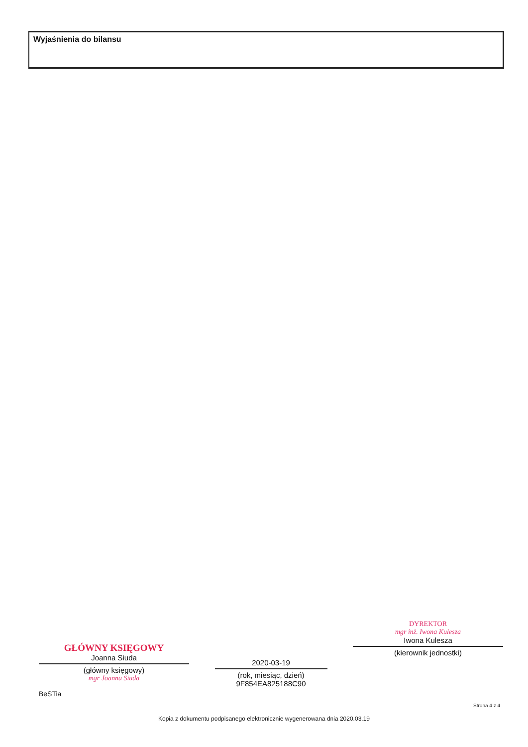Wyjaśnienia do bilansu
GŁÓWNY KSIĘGOWY
Joanna Siuda
(główny księgowy)
mgr Joanna Siuda
2020-03-19
(rok, miesiąc, dzień)
9F854EA825188C90
DYREKTOR
mgr inż. Iwona Kulesza
Iwona Kulesza
(kierownik jednostki)
BeSTia
Strona 4 z 4
Kopia z dokumentu podpisanego elektronicznie wygenerowana dnia 2020.03.19